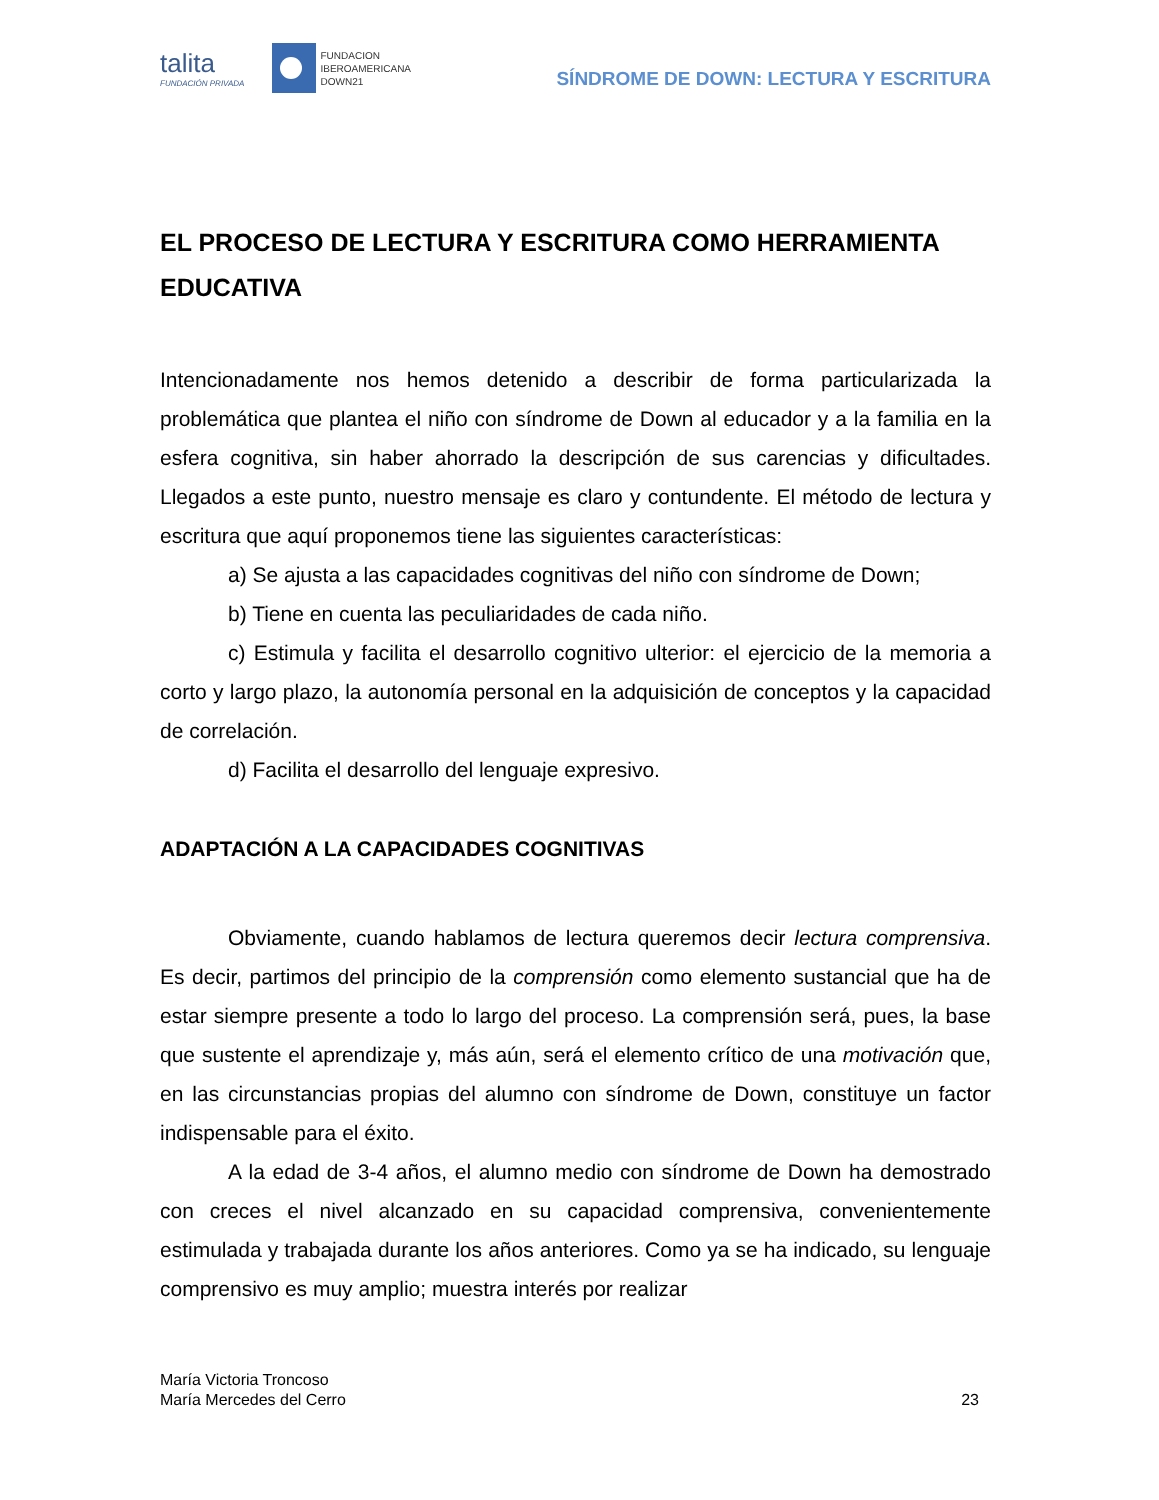talita
FUNDACIÓN PRIVADA
FUNDACION
IBEROAMERICANA
DOWN21
SÍNDROME DE DOWN: LECTURA Y ESCRITURA
EL PROCESO DE LECTURA Y ESCRITURA COMO HERRAMIENTA EDUCATIVA
Intencionadamente nos hemos detenido a describir de forma particularizada la problemática que plantea el niño con síndrome de Down al educador y a la familia en la esfera cognitiva, sin haber ahorrado la descripción de sus carencias y dificultades. Llegados a este punto, nuestro mensaje es claro y contundente. El método de lectura y escritura que aquí proponemos tiene las siguientes características:
a) Se ajusta a las capacidades cognitivas del niño con síndrome de Down;
b) Tiene en cuenta las peculiaridades de cada niño.
c) Estimula y facilita el desarrollo cognitivo ulterior: el ejercicio de la memoria a corto y largo plazo, la autonomía personal en la adquisición de conceptos y la capacidad de correlación.
d) Facilita el desarrollo del lenguaje expresivo.
ADAPTACIÓN A LA CAPACIDADES COGNITIVAS
Obviamente, cuando hablamos de lectura queremos decir lectura comprensiva. Es decir, partimos del principio de la comprensión como elemento sustancial que ha de estar siempre presente a todo lo largo del proceso. La comprensión será, pues, la base que sustente el aprendizaje y, más aún, será el elemento crítico de una motivación que, en las circunstancias propias del alumno con síndrome de Down, constituye un factor indispensable para el éxito.
A la edad de 3-4 años, el alumno medio con síndrome de Down ha demostrado con creces el nivel alcanzado en su capacidad comprensiva, convenientemente estimulada y trabajada durante los años anteriores. Como ya se ha indicado, su lenguaje comprensivo es muy amplio; muestra interés por realizar
María Victoria Troncoso
María Mercedes del Cerro
23